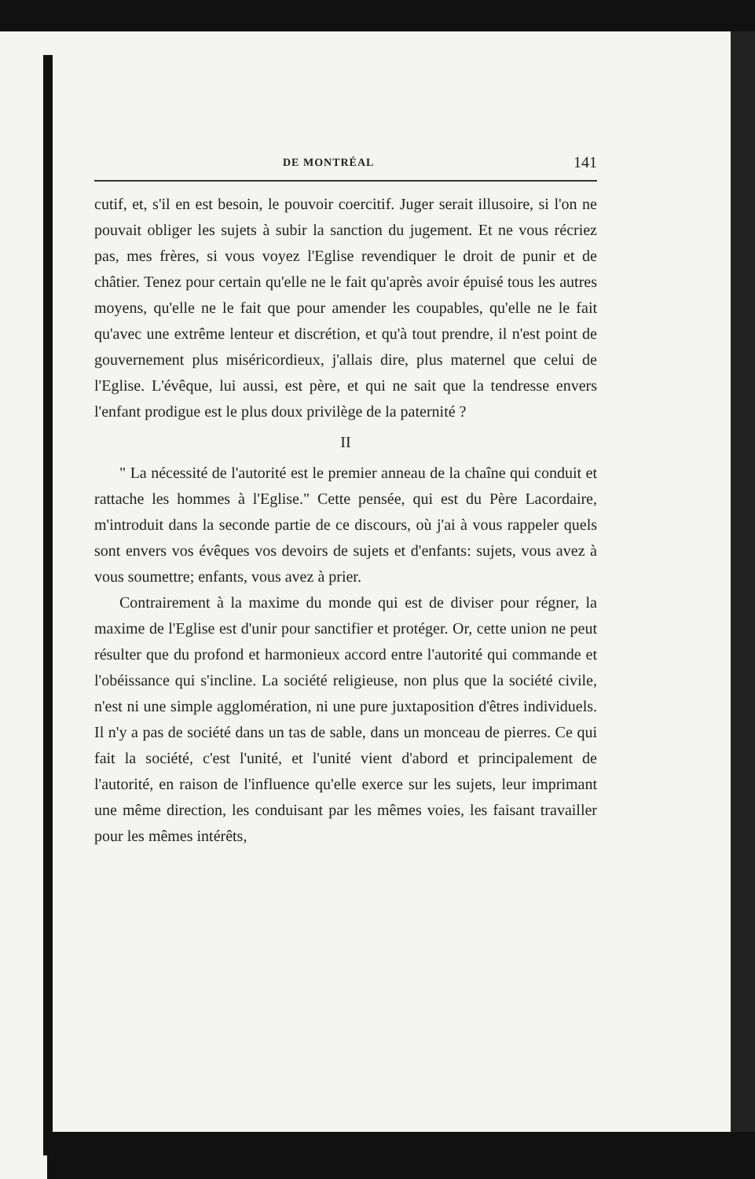DE MONTRÉAL 141
cutif, et, s'il en est besoin, le pouvoir coercitif. Juger serait illusoire, si l'on ne pouvait obliger les sujets à subir la sanction du jugement. Et ne vous récriez pas, mes frères, si vous voyez l'Eglise revendiquer le droit de punir et de châtier. Tenez pour certain qu'elle ne le fait qu'après avoir épuisé tous les autres moyens, qu'elle ne le fait que pour amender les coupables, qu'elle ne le fait qu'avec une extrême lenteur et discrétion, et qu'à tout prendre, il n'est point de gouvernement plus miséricordieux, j'allais dire, plus maternel que celui de l'Eglise. L'évêque, lui aussi, est père, et qui ne sait que la tendresse envers l'enfant prodigue est le plus doux privilège de la paternité ?
II
" La nécessité de l'autorité est le premier anneau de la chaîne qui conduit et rattache les hommes à l'Eglise." Cette pensée, qui est du Père Lacordaire, m'introduit dans la seconde partie de ce discours, où j'ai à vous rappeler quels sont envers vos évêques vos devoirs de sujets et d'enfants: sujets, vous avez à vous soumettre; enfants, vous avez à prier.
Contrairement à la maxime du monde qui est de diviser pour régner, la maxime de l'Eglise est d'unir pour sanctifier et protéger. Or, cette union ne peut résulter que du profond et harmonieux accord entre l'autorité qui commande et l'obéissance qui s'incline. La société religieuse, non plus que la société civile, n'est ni une simple agglomération, ni une pure juxtaposition d'êtres individuels. Il n'y a pas de société dans un tas de sable, dans un monceau de pierres. Ce qui fait la société, c'est l'unité, et l'unité vient d'abord et principalement de l'autorité, en raison de l'influence qu'elle exerce sur les sujets, leur imprimant une même direction, les conduisant par les mêmes voies, les faisant travailler pour les mêmes intérêts,